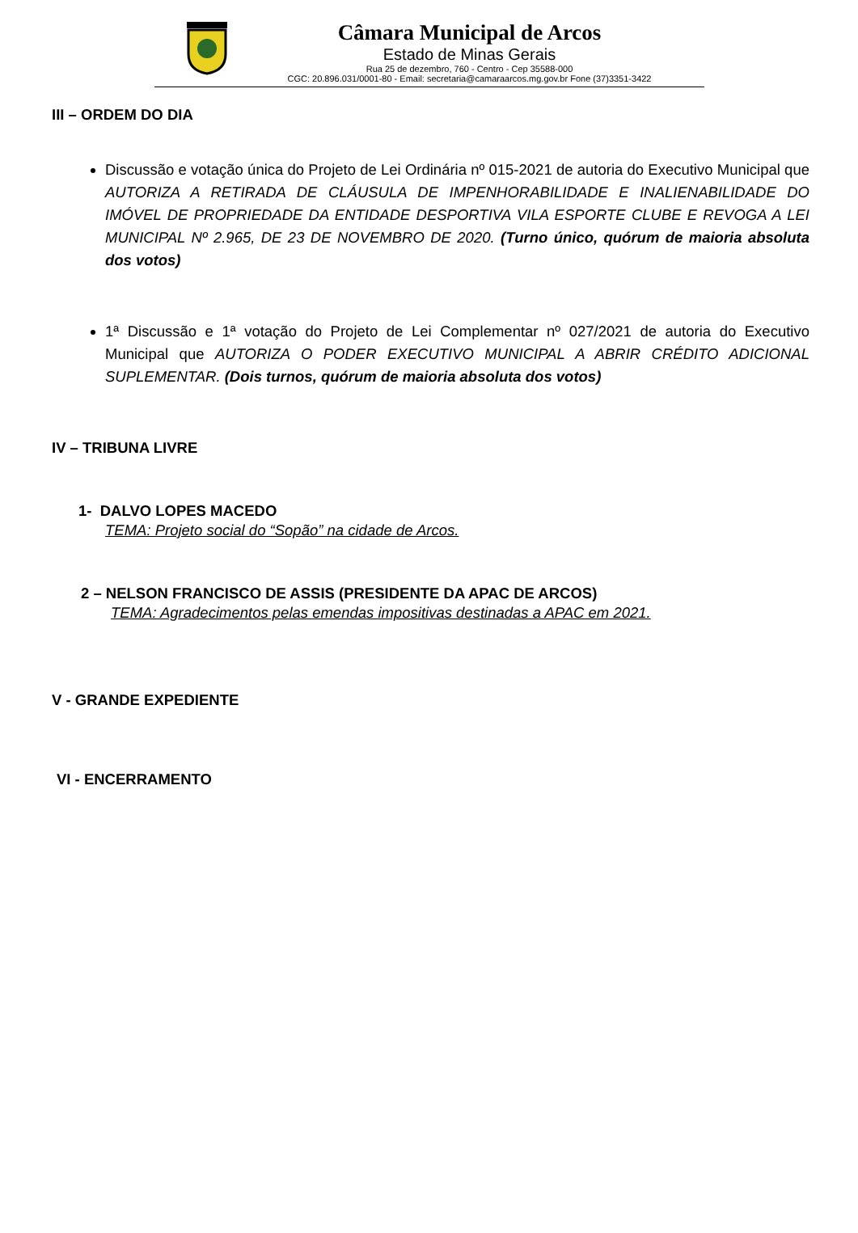Câmara Municipal de Arcos
Estado de Minas Gerais
Rua 25 de dezembro, 760 - Centro - Cep 35588-000
CGC: 20.896.031/0001-80 - Email: secretaria@camaraarcos.mg.gov.br Fone (37)3351-3422
III – ORDEM DO DIA
Discussão e votação única do Projeto de Lei Ordinária nº 015-2021 de autoria do Executivo Municipal que AUTORIZA A RETIRADA DE CLÁUSULA DE IMPENHORABILIDADE E INALIENABILIDADE DO IMÓVEL DE PROPRIEDADE DA ENTIDADE DESPORTIVA VILA ESPORTE CLUBE E REVOGA A LEI MUNICIPAL Nº 2.965, DE 23 DE NOVEMBRO DE 2020. (Turno único, quórum de maioria absoluta dos votos)
1ª Discussão e 1ª votação do Projeto de Lei Complementar nº 027/2021 de autoria do Executivo Municipal que AUTORIZA O PODER EXECUTIVO MUNICIPAL A ABRIR CRÉDITO ADICIONAL SUPLEMENTAR. (Dois turnos, quórum de maioria absoluta dos votos)
IV – TRIBUNA LIVRE
1- DALVO LOPES MACEDO
TEMA: Projeto social do “Sopão” na cidade de Arcos.
2 – NELSON FRANCISCO DE ASSIS (PRESIDENTE DA APAC DE ARCOS)
TEMA: Agradecimentos pelas emendas impositivas destinadas a APAC em 2021.
V - GRANDE EXPEDIENTE
VI - ENCERRAMENTO